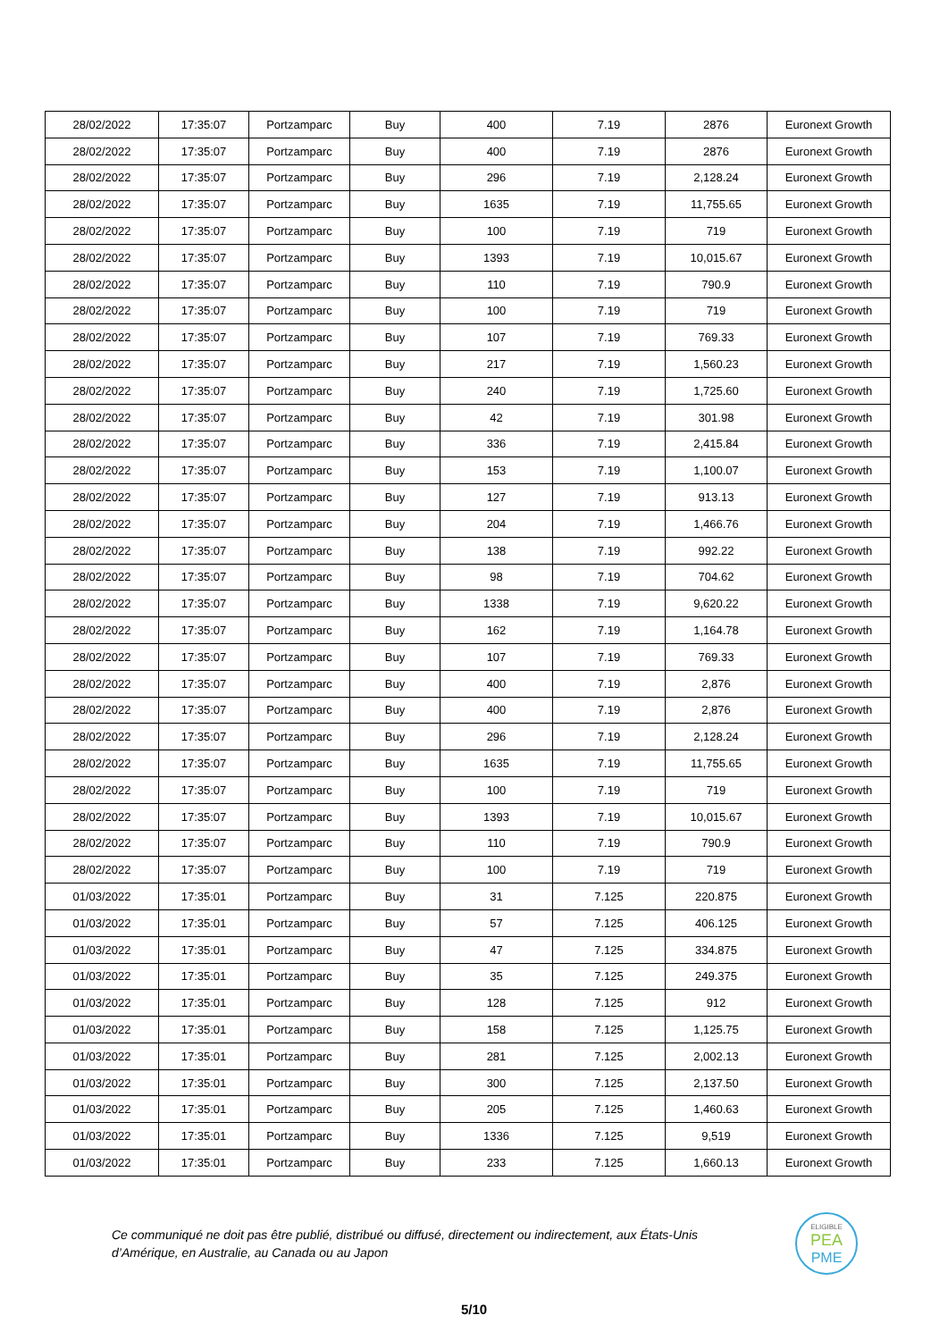| 28/02/2022 | 17:35:07 | Portzamparc | Buy | 400 | 7.19 | 2876 | Euronext Growth |
| 28/02/2022 | 17:35:07 | Portzamparc | Buy | 400 | 7.19 | 2876 | Euronext Growth |
| 28/02/2022 | 17:35:07 | Portzamparc | Buy | 296 | 7.19 | 2,128.24 | Euronext Growth |
| 28/02/2022 | 17:35:07 | Portzamparc | Buy | 1635 | 7.19 | 11,755.65 | Euronext Growth |
| 28/02/2022 | 17:35:07 | Portzamparc | Buy | 100 | 7.19 | 719 | Euronext Growth |
| 28/02/2022 | 17:35:07 | Portzamparc | Buy | 1393 | 7.19 | 10,015.67 | Euronext Growth |
| 28/02/2022 | 17:35:07 | Portzamparc | Buy | 110 | 7.19 | 790.9 | Euronext Growth |
| 28/02/2022 | 17:35:07 | Portzamparc | Buy | 100 | 7.19 | 719 | Euronext Growth |
| 28/02/2022 | 17:35:07 | Portzamparc | Buy | 107 | 7.19 | 769.33 | Euronext Growth |
| 28/02/2022 | 17:35:07 | Portzamparc | Buy | 217 | 7.19 | 1,560.23 | Euronext Growth |
| 28/02/2022 | 17:35:07 | Portzamparc | Buy | 240 | 7.19 | 1,725.60 | Euronext Growth |
| 28/02/2022 | 17:35:07 | Portzamparc | Buy | 42 | 7.19 | 301.98 | Euronext Growth |
| 28/02/2022 | 17:35:07 | Portzamparc | Buy | 336 | 7.19 | 2,415.84 | Euronext Growth |
| 28/02/2022 | 17:35:07 | Portzamparc | Buy | 153 | 7.19 | 1,100.07 | Euronext Growth |
| 28/02/2022 | 17:35:07 | Portzamparc | Buy | 127 | 7.19 | 913.13 | Euronext Growth |
| 28/02/2022 | 17:35:07 | Portzamparc | Buy | 204 | 7.19 | 1,466.76 | Euronext Growth |
| 28/02/2022 | 17:35:07 | Portzamparc | Buy | 138 | 7.19 | 992.22 | Euronext Growth |
| 28/02/2022 | 17:35:07 | Portzamparc | Buy | 98 | 7.19 | 704.62 | Euronext Growth |
| 28/02/2022 | 17:35:07 | Portzamparc | Buy | 1338 | 7.19 | 9,620.22 | Euronext Growth |
| 28/02/2022 | 17:35:07 | Portzamparc | Buy | 162 | 7.19 | 1,164.78 | Euronext Growth |
| 28/02/2022 | 17:35:07 | Portzamparc | Buy | 107 | 7.19 | 769.33 | Euronext Growth |
| 28/02/2022 | 17:35:07 | Portzamparc | Buy | 400 | 7.19 | 2,876 | Euronext Growth |
| 28/02/2022 | 17:35:07 | Portzamparc | Buy | 400 | 7.19 | 2,876 | Euronext Growth |
| 28/02/2022 | 17:35:07 | Portzamparc | Buy | 296 | 7.19 | 2,128.24 | Euronext Growth |
| 28/02/2022 | 17:35:07 | Portzamparc | Buy | 1635 | 7.19 | 11,755.65 | Euronext Growth |
| 28/02/2022 | 17:35:07 | Portzamparc | Buy | 100 | 7.19 | 719 | Euronext Growth |
| 28/02/2022 | 17:35:07 | Portzamparc | Buy | 1393 | 7.19 | 10,015.67 | Euronext Growth |
| 28/02/2022 | 17:35:07 | Portzamparc | Buy | 110 | 7.19 | 790.9 | Euronext Growth |
| 28/02/2022 | 17:35:07 | Portzamparc | Buy | 100 | 7.19 | 719 | Euronext Growth |
| 01/03/2022 | 17:35:01 | Portzamparc | Buy | 31 | 7.125 | 220.875 | Euronext Growth |
| 01/03/2022 | 17:35:01 | Portzamparc | Buy | 57 | 7.125 | 406.125 | Euronext Growth |
| 01/03/2022 | 17:35:01 | Portzamparc | Buy | 47 | 7.125 | 334.875 | Euronext Growth |
| 01/03/2022 | 17:35:01 | Portzamparc | Buy | 35 | 7.125 | 249.375 | Euronext Growth |
| 01/03/2022 | 17:35:01 | Portzamparc | Buy | 128 | 7.125 | 912 | Euronext Growth |
| 01/03/2022 | 17:35:01 | Portzamparc | Buy | 158 | 7.125 | 1,125.75 | Euronext Growth |
| 01/03/2022 | 17:35:01 | Portzamparc | Buy | 281 | 7.125 | 2,002.13 | Euronext Growth |
| 01/03/2022 | 17:35:01 | Portzamparc | Buy | 300 | 7.125 | 2,137.50 | Euronext Growth |
| 01/03/2022 | 17:35:01 | Portzamparc | Buy | 205 | 7.125 | 1,460.63 | Euronext Growth |
| 01/03/2022 | 17:35:01 | Portzamparc | Buy | 1336 | 7.125 | 9,519 | Euronext Growth |
| 01/03/2022 | 17:35:01 | Portzamparc | Buy | 233 | 7.125 | 1,660.13 | Euronext Growth |
Ce communiqué ne doit pas être publié, distribué ou diffusé, directement ou indirectement, aux États-Unis d’Amérique, en Australie, au Canada ou au Japon
ELIGIBLE
PEA
PME
5/10